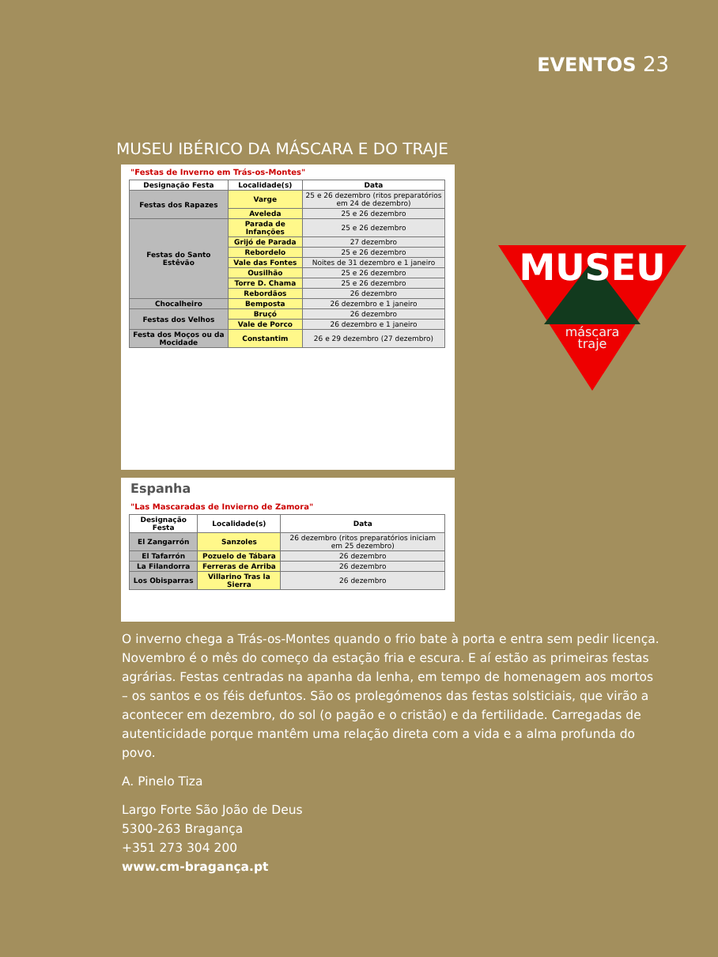EVENTOS 23
MUSEU IBÉRICO DA MÁSCARA E DO TRAJE
"Festas de Inverno em Trás-os-Montes"
| Designação Festa | Localidade(s) | Data |
| --- | --- | --- |
| Festas dos Rapazes | Varge | 25 e 26 dezembro (ritos preparatórios em 24 de dezembro) |
| | Aveleda | 25 e 26 dezembro |
| Festas do Santo Estêvão | Parada de Infanções | 25 e 26 dezembro |
| | Grijó de Parada | 27 dezembro |
| | Rebordelo | 25 e 26 dezembro |
| | Vale das Fontes | Noites de 31 dezembro e 1 janeiro |
| | Ousilhão | 25 e 26 dezembro |
| | Torre D. Chama | 25 e 26 dezembro |
| | Rebordãos | 26 dezembro |
| Chocalheiro | Bemposta | 26 dezembro e 1 janeiro |
| Festas dos Velhos | Bruçó | 26 dezembro |
| | Vale de Porco | 26 dezembro e 1 janeiro |
| Festa dos Moços ou da Mocidade | Constantim | 26 e 29 dezembro (27 dezembro) |
Espanha
"Las Mascaradas de Invierno de Zamora"
| Designação Festa | Localidade(s) | Data |
| --- | --- | --- |
| El Zangarrón | Sanzoles | 26 dezembro (ritos preparatórios iniciam em 25 dezembro) |
| El Tafarrón | Pozuelo de Tábara | 26 dezembro |
| La Filandorra | Ferreras de Arriba | 26 dezembro |
| Los Obisparras | Villarino Tras la Sierra | 26 dezembro |
MUSEU
máscara
traje
O inverno chega a Trás-os-Montes quando o frio bate à porta e entra sem pedir licença. Novembro é o mês do começo da estação fria e escura. E aí estão as primeiras festas agrárias. Festas centradas na apanha da lenha, em tempo de homenagem aos mortos – os santos e os féis defuntos. São os prolegómenos das festas solsticiais, que virão a acontecer em dezembro, do sol (o pagão e o cristão) e da fertilidade. Carregadas de autenticidade porque mantêm uma relação direta com a vida e a alma profunda do povo.
A. Pinelo Tiza
Largo Forte São João de Deus
5300-263 Bragança
+351 273 304 200
www.cm-bragança.pt